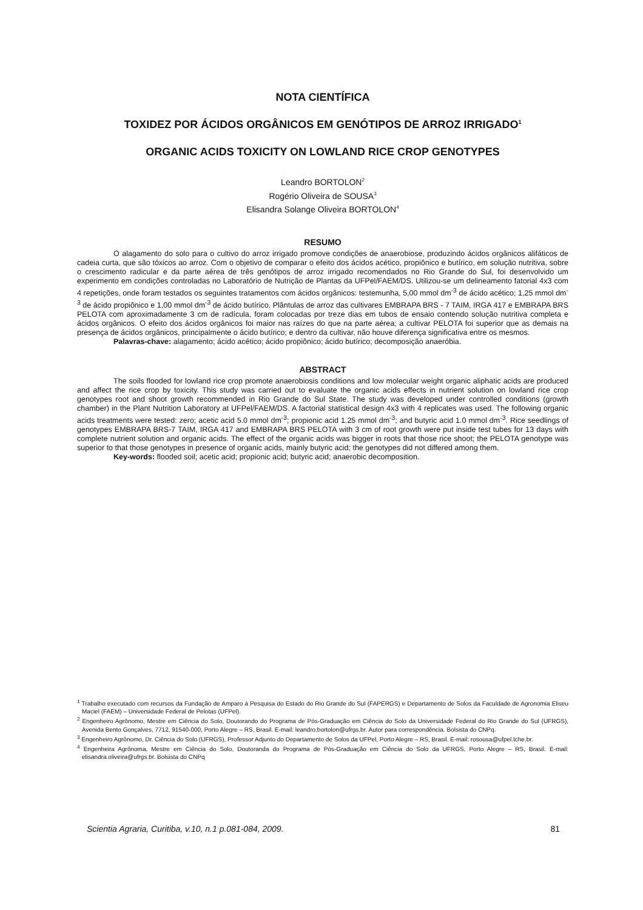NOTA CIENTÍFICA
TOXIDEZ POR ÁCIDOS ORGÂNICOS EM GENÓTIPOS DE ARROZ IRRIGADO<sup>1</sup>
ORGANIC ACIDS TOXICITY ON LOWLAND RICE CROP GENOTYPES
Leandro BORTOLON<sup>2</sup>
Rogério Oliveira de SOUSA<sup>3</sup>
Elisandra Solange Oliveira BORTOLON<sup>4</sup>
RESUMO
O alagamento do solo para o cultivo do arroz irrigado promove condições de anaerobiose, produzindo ácidos orgânicos alifáticos de cadeia curta, que são tóxicos ao arroz. Com o objetivo de comparar o efeito dos ácidos acético, propiônico e butírico, em solução nutritiva, sobre o crescimento radicular e da parte aérea de três genótipos de arroz irrigado recomendados no Rio Grande do Sul, foi desenvolvido um experimento em condições controladas no Laboratório de Nutrição de Plantas da UFPel/FAEM/DS. Utilizou-se um delineamento fatorial 4x3 com 4 repetições, onde foram testados os seguintes tratamentos com ácidos orgânicos: testemunha, 5,00 mmol dm<sup>-3</sup> de ácido acético; 1,25 mmol dm<sup>-3</sup> de ácido propiônico e 1,00 mmol dm<sup>-3</sup> de ácido butírico. Plântulas de arroz das cultivares EMBRAPA BRS - 7 TAIM, IRGA 417 e EMBRAPA BRS PELOTA com aproximadamente 3 cm de radícula, foram colocadas por treze dias em tubos de ensaio contendo solução nutritiva completa e ácidos orgânicos. O efeito dos ácidos orgânicos foi maior nas raízes do que na parte aérea; a cultivar PELOTA foi superior que as demais na presença de ácidos orgânicos, principalmente o ácido butírico; e dentro da cultivar, não houve diferença significativa entre os mesmos.
Palavras-chave: alagamento; ácido acético; ácido propiônico; ácido butírico; decomposição anaeróbia.
ABSTRACT
The soils flooded for lowland rice crop promote anaerobiosis conditions and low molecular weight organic aliphatic acids are produced and affect the rice crop by toxicity. This study was carried out to evaluate the organic acids effects in nutrient solution on lowland rice crop genotypes root and shoot growth recommended in Rio Grande do Sul State. The study was developed under controlled conditions (growth chamber) in the Plant Nutrition Laboratory at UFPel/FAEM/DS. A factorial statistical design 4x3 with 4 replicates was used. The following organic acids treatments were tested: zero; acetic acid 5.0 mmol dm<sup>-3</sup>; propionic acid 1.25 mmol dm<sup>-3</sup>; and butyric acid 1.0 mmol dm<sup>-3</sup>. Rice seedlings of genotypes EMBRAPA BRS-7 TAIM, IRGA 417 and EMBRAPA BRS PELOTA with 3 cm of root growth were put inside test tubes for 13 days with complete nutrient solution and organic acids. The effect of the organic acids was bigger in roots that those rice shoot; the PELOTA genotype was superior to that those genotypes in presence of organic acids, mainly butyric acid; the genotypes did not differed among them.
Key-words: flooded soil; acetic acid; propionic acid; butyric acid; anaerobic decomposition.
<sup>1</sup> Trabalho executado com recursos da Fundação de Amparo à Pesquisa do Estado do Rio Grande do Sul (FAPERGS) e Departamento de Solos da Faculdade de Agronomia Eliseu Maciel (FAEM) – Universidade Federal de Pelotas (UFPel).
<sup>2</sup> Engenheiro Agrônomo, Mestre em Ciência do Solo, Doutorando do Programa de Pós-Graduação em Ciência do Solo da Universidade Federal do Rio Grande do Sul (UFRGS), Avenida Bento Gonçalves, 7712, 91540-000, Porto Alegre – RS, Brasil. E-mail: leandro.bortolon@ufrgs.br. Autor para correspondência. Bolsista do CNPq.
<sup>3</sup> Engenheiro Agrônomo, Dr. Ciência do Solo (UFRGS), Professor Adjunto do Departamento de Solos da UFPel, Porto Alegre – RS, Brasil. E-mail: rosousa@ufpel.tche.br.
<sup>4</sup> Engenheira Agrônoma, Mestre em Ciência do Solo, Doutoranda do Programa de Pós-Graduação em Ciência do Solo da UFRGS, Porto Alegre – RS, Brasil. E-mail: elisandra.oliveira@ufrgs.br. Bolsista do CNPq
Scientia Agraria, Curitiba, v.10, n.1 p.081-084, 2009. 81